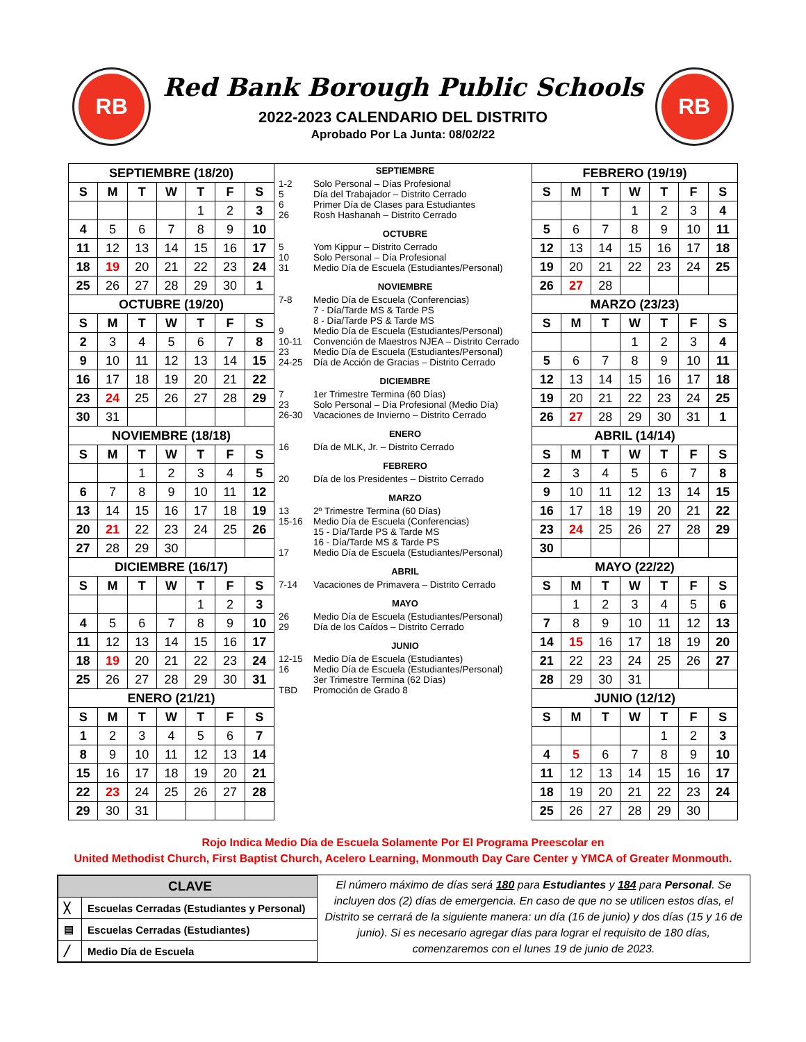RB
Red Bank Borough Public Schools
2022-2023 CALENDARIO DEL DISTRITO
Aprobado Por La Junta: 08/02/22
RB
| SEPTIEMBRE (18/20) | | | | | | |
| --- | --- | --- | --- | --- | --- | --- |
| S | M | T | W | T | F | S |
| | | | | 1 | 2 | 3 |
| 4 | 5 | 6 | 7 | 8 | 9 | 10 |
| 11 | 12 | 13 | 14 | 15 | 16 | 17 |
| 18 | 19 | 20 | 21 | 22 | 23 | 24 |
| 25 | 26 | 27 | 28 | 29 | 30 | 1 |
| OCTUBRE (19/20) | | | | | | |
| S | M | T | W | T | F | S |
| 2 | 3 | 4 | 5 | 6 | 7 | 8 |
| 9 | 10 | 11 | 12 | 13 | 14 | 15 |
| 16 | 17 | 18 | 19 | 20 | 21 | 22 |
| 23 | 24 | 25 | 26 | 27 | 28 | 29 |
| 30 | 31 | | | | | |
| NOVIEMBRE (18/18) | | | | | | |
| S | M | T | W | T | F | S |
| | | 1 | 2 | 3 | 4 | 5 |
| 6 | 7 | 8 | 9 | 10 | 11 | 12 |
| 13 | 14 | 15 | 16 | 17 | 18 | 19 |
| 20 | 21 | 22 | 23 | 24 | 25 | 26 |
| 27 | 28 | 29 | 30 | | | |
| DICIEMBRE (16/17) | | | | | | |
| S | M | T | W | T | F | S |
| | | | | 1 | 2 | 3 |
| 4 | 5 | 6 | 7 | 8 | 9 | 10 |
| 11 | 12 | 13 | 14 | 15 | 16 | 17 |
| 18 | 19 | 20 | 21 | 22 | 23 | 24 |
| 25 | 26 | 27 | 28 | 29 | 30 | 31 |
| ENERO (21/21) | | | | | | |
| S | M | T | W | T | F | S |
| 1 | 2 | 3 | 4 | 5 | 6 | 7 |
| 8 | 9 | 10 | 11 | 12 | 13 | 14 |
| 15 | 16 | 17 | 18 | 19 | 20 | 21 |
| 22 | 23 | 24 | 25 | 26 | 27 | 28 |
| 29 | 30 | 31 | | | | |
SEPTIEMBRE
1-2 Solo Personal – Días Profesional
5 Día del Trabajador – Distrito Cerrado
6 Primer Día de Clases para Estudiantes
26 Rosh Hashanah – Distrito Cerrado
OCTUBRE
5 Yom Kippur – Distrito Cerrado
10 Solo Personal – Día Profesional
31 Medio Día de Escuela (Estudiantes/Personal)
NOVIEMBRE
7-8 Medio Día de Escuela (Conferencias)
7 - Día/Tarde MS & Tarde PS
8 - Día/Tarde PS & Tarde MS
9 Medio Día de Escuela (Estudiantes/Personal)
10-11 Convención de Maestros NJEA – Distrito Cerrado
23 Medio Día de Escuela (Estudiantes/Personal)
24-25 Día de Acción de Gracias – Distrito Cerrado
DICIEMBRE
7 1er Trimestre Termina (60 Días)
23 Solo Personal – Día Profesional (Medio Día)
26-30 Vacaciones de Invierno – Distrito Cerrado
ENERO
16 Día de MLK, Jr. – Distrito Cerrado
FEBRERO
20 Día de los Presidentes – Distrito Cerrado
MARZO
13 2º Trimestre Termina (60 Días)
15-16 Medio Día de Escuela (Conferencias)
15 - Día/Tarde PS & Tarde MS
16 - Día/Tarde MS & Tarde PS
17 Medio Día de Escuela (Estudiantes/Personal)
ABRIL
7-14 Vacaciones de Primavera – Distrito Cerrado
MAYO
26 Medio Día de Escuela (Estudiantes/Personal)
29 Día de los Caídos – Distrito Cerrado
JUNIO
12-15 Medio Día de Escuela (Estudiantes)
16 Medio Día de Escuela (Estudiantes/Personal)
3er Trimestre Termina (62 Días)
TBD Promoción de Grado 8
| FEBRERO (19/19) | | | | | | |
| --- | --- | --- | --- | --- | --- | --- |
| S | M | T | W | T | F | S |
| | | | 1 | 2 | 3 | 4 |
| 5 | 6 | 7 | 8 | 9 | 10 | 11 |
| 12 | 13 | 14 | 15 | 16 | 17 | 18 |
| 19 | 20 | 21 | 22 | 23 | 24 | 25 |
| 26 | 27 | 28 | | | | |
| MARZO (23/23) | | | | | | |
| S | M | T | W | T | F | S |
| | | | 1 | 2 | 3 | 4 |
| 5 | 6 | 7 | 8 | 9 | 10 | 11 |
| 12 | 13 | 14 | 15 | 16 | 17 | 18 |
| 19 | 20 | 21 | 22 | 23 | 24 | 25 |
| 26 | 27 | 28 | 29 | 30 | 31 | 1 |
| ABRIL (14/14) | | | | | | |
| S | M | T | W | T | F | S |
| 2 | 3 | 4 | 5 | 6 | 7 | 8 |
| 9 | 10 | 11 | 12 | 13 | 14 | 15 |
| 16 | 17 | 18 | 19 | 20 | 21 | 22 |
| 23 | 24 | 25 | 26 | 27 | 28 | 29 |
| 30 | | | | | | |
| MAYO (22/22) | | | | | | |
| S | M | T | W | T | F | S |
| | 1 | 2 | 3 | 4 | 5 | 6 |
| 7 | 8 | 9 | 10 | 11 | 12 | 13 |
| 14 | 15 | 16 | 17 | 18 | 19 | 20 |
| 21 | 22 | 23 | 24 | 25 | 26 | 27 |
| 28 | 29 | 30 | 31 | | | |
| JUNIO (12/12) | | | | | | |
| S | M | T | W | T | F | S |
| | | | | 1 | 2 | 3 |
| 4 | 5 | 6 | 7 | 8 | 9 | 10 |
| 11 | 12 | 13 | 14 | 15 | 16 | 17 |
| 18 | 19 | 20 | 21 | 22 | 23 | 24 |
| 25 | 26 | 27 | 28 | 29 | 30 | |
Rojo Indica Medio Día de Escuela Solamente Por El Programa Preescolar en
United Methodist Church, First Baptist Church, Acelero Learning, Monmouth Day Care Center y YMCA of Greater Monmouth.
| CLAVE | |
| ╳ | Escuelas Cerradas (Estudiantes y Personal) |
| ▤ | Escuelas Cerradas (Estudiantes) |
| ╱ | Medio Día de Escuela |
El número máximo de días será 180 para Estudiantes y 184 para Personal. Se incluyen dos (2) días de emergencia. En caso de que no se utilicen estos días, el Distrito se cerrará de la siguiente manera: un día (16 de junio) y dos días (15 y 16 de junio). Si es necesario agregar días para lograr el requisito de 180 días, comenzaremos con el lunes 19 de junio de 2023.